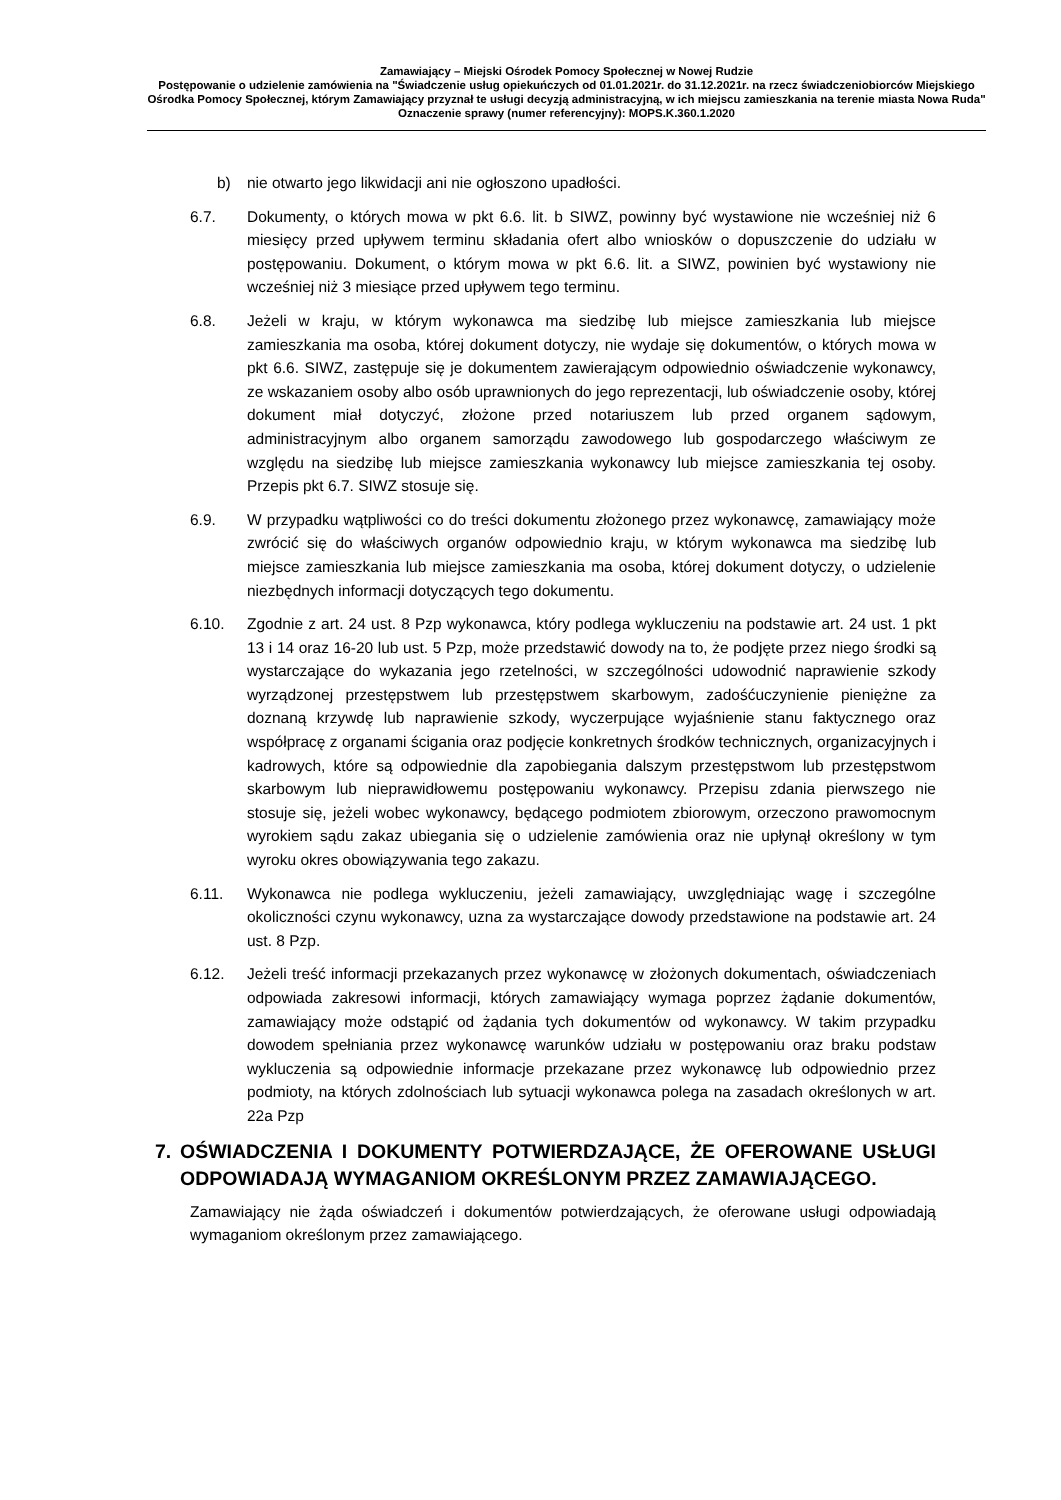Zamawiający – Miejski Ośrodek Pomocy Społecznej w Nowej Rudzie
Postępowanie o udzielenie zamówienia na "Świadczenie usług opiekuńczych od 01.01.2021r. do 31.12.2021r. na rzecz świadczeniobiorców Miejskiego Ośrodka Pomocy Społecznej, którym Zamawiający przyznał te usługi decyzją administracyjną, w ich miejscu zamieszkania na terenie miasta Nowa Ruda"
Oznaczenie sprawy (numer referencyjny): MOPS.K.360.1.2020
b) nie otwarto jego likwidacji ani nie ogłoszono upadłości.
6.7. Dokumenty, o których mowa w pkt 6.6. lit. b SIWZ, powinny być wystawione nie wcześniej niż 6 miesięcy przed upływem terminu składania ofert albo wniosków o dopuszczenie do udziału w postępowaniu. Dokument, o którym mowa w pkt 6.6. lit. a SIWZ, powinien być wystawiony nie wcześniej niż 3 miesiące przed upływem tego terminu.
6.8. Jeżeli w kraju, w którym wykonawca ma siedzibę lub miejsce zamieszkania lub miejsce zamieszkania ma osoba, której dokument dotyczy, nie wydaje się dokumentów, o których mowa w pkt 6.6. SIWZ, zastępuje się je dokumentem zawierającym odpowiednio oświadczenie wykonawcy, ze wskazaniem osoby albo osób uprawnionych do jego reprezentacji, lub oświadczenie osoby, której dokument miał dotyczyć, złożone przed notariuszem lub przed organem sądowym, administracyjnym albo organem samorządu zawodowego lub gospodarczego właściwym ze względu na siedzibę lub miejsce zamieszkania wykonawcy lub miejsce zamieszkania tej osoby. Przepis pkt 6.7. SIWZ stosuje się.
6.9. W przypadku wątpliwości co do treści dokumentu złożonego przez wykonawcę, zamawiający może zwrócić się do właściwych organów odpowiednio kraju, w którym wykonawca ma siedzibę lub miejsce zamieszkania lub miejsce zamieszkania ma osoba, której dokument dotyczy, o udzielenie niezbędnych informacji dotyczących tego dokumentu.
6.10. Zgodnie z art. 24 ust. 8 Pzp wykonawca, który podlega wykluczeniu na podstawie art. 24 ust. 1 pkt 13 i 14 oraz 16-20 lub ust. 5 Pzp, może przedstawić dowody na to, że podjęte przez niego środki są wystarczające do wykazania jego rzetelności, w szczególności udowodnić naprawienie szkody wyrządzonej przestępstwem lub przestępstwem skarbowym, zadośćuczynienie pieniężne za doznaną krzywdę lub naprawienie szkody, wyczerpujące wyjaśnienie stanu faktycznego oraz współpracę z organami ścigania oraz podjęcie konkretnych środków technicznych, organizacyjnych i kadrowych, które są odpowiednie dla zapobiegania dalszym przestępstwom lub przestępstwom skarbowym lub nieprawidłowemu postępowaniu wykonawcy. Przepisu zdania pierwszego nie stosuje się, jeżeli wobec wykonawcy, będącego podmiotem zbiorowym, orzeczono prawomocnym wyrokiem sądu zakaz ubiegania się o udzielenie zamówienia oraz nie upłynął określony w tym wyroku okres obowiązywania tego zakazu.
6.11. Wykonawca nie podlega wykluczeniu, jeżeli zamawiający, uwzględniając wagę i szczególne okoliczności czynu wykonawcy, uzna za wystarczające dowody przedstawione na podstawie art. 24 ust. 8 Pzp.
6.12. Jeżeli treść informacji przekazanych przez wykonawcę w złożonych dokumentach, oświadczeniach odpowiada zakresowi informacji, których zamawiający wymaga poprzez żądanie dokumentów, zamawiający może odstąpić od żądania tych dokumentów od wykonawcy. W takim przypadku dowodem spełniania przez wykonawcę warunków udziału w postępowaniu oraz braku podstaw wykluczenia są odpowiednie informacje przekazane przez wykonawcę lub odpowiednio przez podmioty, na których zdolnościach lub sytuacji wykonawca polega na zasadach określonych w art. 22a Pzp
7. OŚWIADCZENIA I DOKUMENTY POTWIERDZAJĄCE, ŻE OFEROWANE USŁUGI ODPOWIADAJĄ WYMAGANIOM OKREŚLONYM PRZEZ ZAMAWIAJĄCEGO.
Zamawiający nie żąda oświadczeń i dokumentów potwierdzających, że oferowane usługi odpowiadają wymaganiom określonym przez zamawiającego.